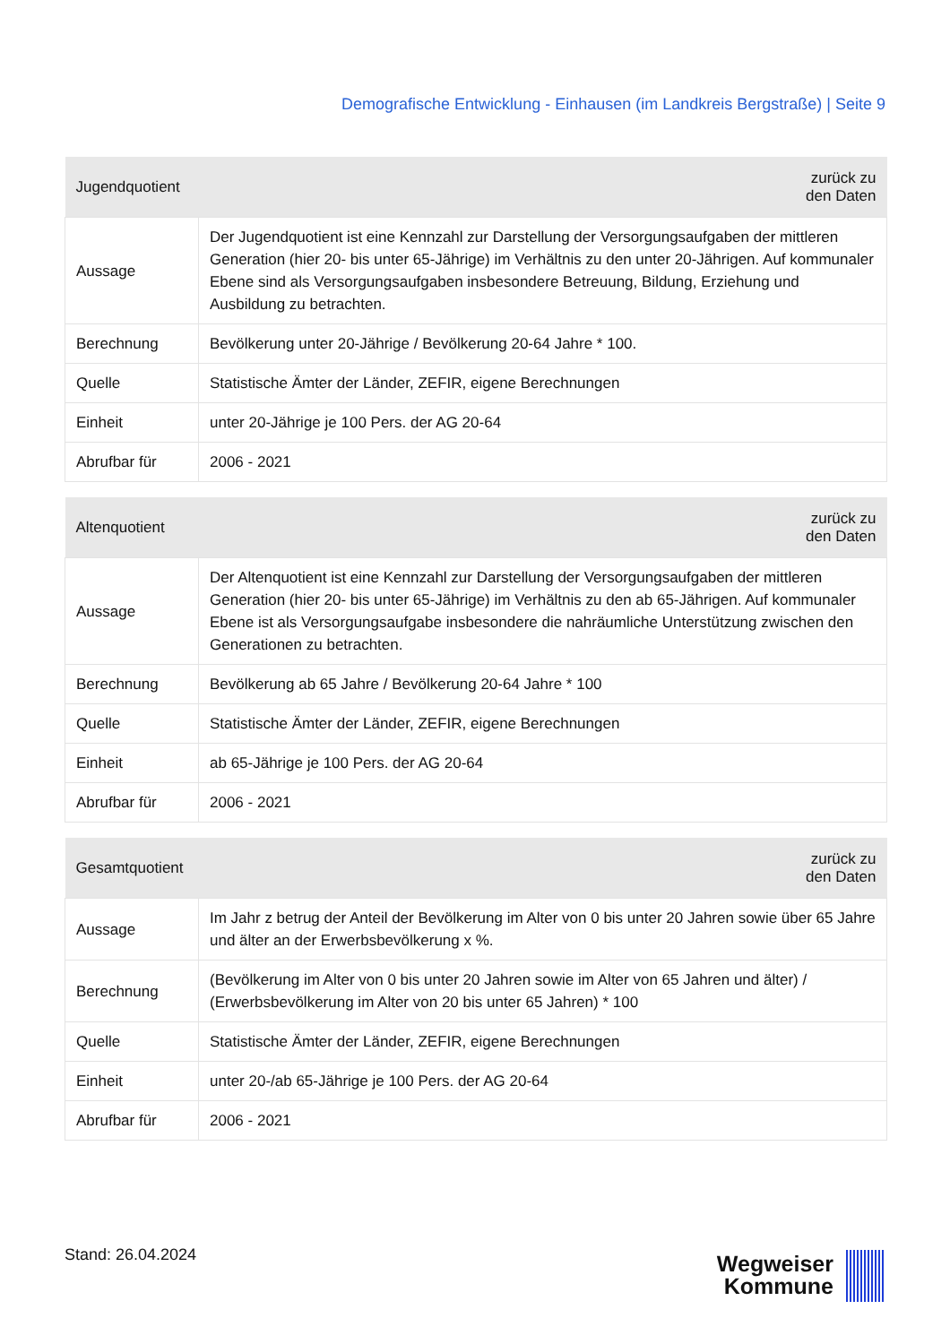Demografische Entwicklung - Einhausen (im Landkreis Bergstraße) | Seite 9
| Jugendquotient | zurück zu den Daten |
| --- | --- |
| Aussage | Der Jugendquotient ist eine Kennzahl zur Darstellung der Versorgungsaufgaben der mittleren Generation (hier 20- bis unter 65-Jährige) im Verhältnis zu den unter 20-Jährigen. Auf kommunaler Ebene sind als Versorgungsaufgaben insbesondere Betreuung, Bildung, Erziehung und Ausbildung zu betrachten. |
| Berechnung | Bevölkerung unter 20-Jährige / Bevölkerung 20-64 Jahre * 100. |
| Quelle | Statistische Ämter der Länder, ZEFIR, eigene Berechnungen |
| Einheit | unter 20-Jährige je 100 Pers. der AG 20-64 |
| Abrufbar für | 2006 - 2021 |
| Altenquotient | zurück zu den Daten |
| --- | --- |
| Aussage | Der Altenquotient ist eine Kennzahl zur Darstellung der Versorgungsaufgaben der mittleren Generation (hier 20- bis unter 65-Jährige) im Verhältnis zu den ab 65-Jährigen. Auf kommunaler Ebene ist als Versorgungsaufgabe insbesondere die nahräumliche Unterstützung zwischen den Generationen zu betrachten. |
| Berechnung | Bevölkerung ab 65 Jahre / Bevölkerung 20-64 Jahre * 100 |
| Quelle | Statistische Ämter der Länder, ZEFIR, eigene Berechnungen |
| Einheit | ab 65-Jährige je 100 Pers. der AG 20-64 |
| Abrufbar für | 2006 - 2021 |
| Gesamtquotient | zurück zu den Daten |
| --- | --- |
| Aussage | Im Jahr z betrug der Anteil der Bevölkerung im Alter von 0 bis unter 20 Jahren sowie über 65 Jahre und älter an der Erwerbsbevölkerung x %. |
| Berechnung | (Bevölkerung im Alter von 0 bis unter 20 Jahren sowie im Alter von 65 Jahren und älter) / (Erwerbsbevölkerung im Alter von 20 bis unter 65 Jahren) * 100 |
| Quelle | Statistische Ämter der Länder, ZEFIR, eigene Berechnungen |
| Einheit | unter 20-/ab 65-Jährige je 100 Pers. der AG 20-64 |
| Abrufbar für | 2006 - 2021 |
Stand: 26.04.2024
Wegweiser
Kommune